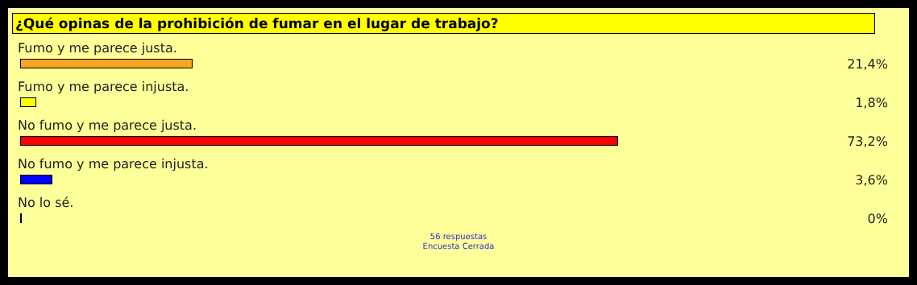¿Qué opinas de la prohibición de fumar en el lugar de trabajo?
Fumo y me parece justa.
21,4%
Fumo y me parece injusta.
1,8%
No fumo y me parece justa.
73,2%
No fumo y me parece injusta.
3,6%
No lo sé.
0%
56 respuestas
Encuesta Cerrada